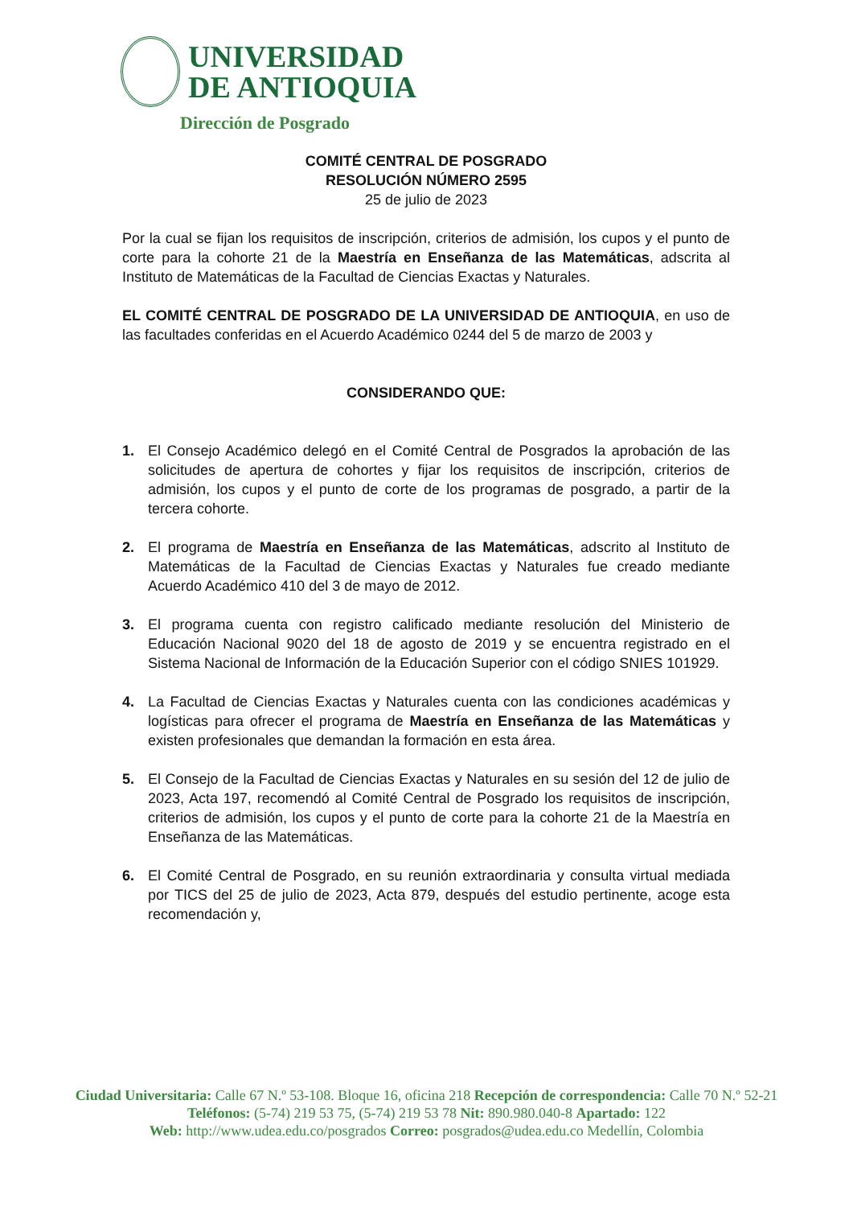UNIVERSIDAD
DE ANTIOQUIA
Dirección de Posgrado
COMITÉ CENTRAL DE POSGRADO
RESOLUCIÓN NÚMERO 2595
25 de julio de 2023
Por la cual se fijan los requisitos de inscripción, criterios de admisión, los cupos y el punto de corte para la cohorte 21 de la Maestría en Enseñanza de las Matemáticas, adscrita al Instituto de Matemáticas de la Facultad de Ciencias Exactas y Naturales.
EL COMITÉ CENTRAL DE POSGRADO DE LA UNIVERSIDAD DE ANTIOQUIA, en uso de las facultades conferidas en el Acuerdo Académico 0244 del 5 de marzo de 2003 y
CONSIDERANDO QUE:
1. El Consejo Académico delegó en el Comité Central de Posgrados la aprobación de las solicitudes de apertura de cohortes y fijar los requisitos de inscripción, criterios de admisión, los cupos y el punto de corte de los programas de posgrado, a partir de la tercera cohorte.
2. El programa de Maestría en Enseñanza de las Matemáticas, adscrito al Instituto de Matemáticas de la Facultad de Ciencias Exactas y Naturales fue creado mediante Acuerdo Académico 410 del 3 de mayo de 2012.
3. El programa cuenta con registro calificado mediante resolución del Ministerio de Educación Nacional 9020 del 18 de agosto de 2019 y se encuentra registrado en el Sistema Nacional de Información de la Educación Superior con el código SNIES 101929.
4. La Facultad de Ciencias Exactas y Naturales cuenta con las condiciones académicas y logísticas para ofrecer el programa de Maestría en Enseñanza de las Matemáticas y existen profesionales que demandan la formación en esta área.
5. El Consejo de la Facultad de Ciencias Exactas y Naturales en su sesión del 12 de julio de 2023, Acta 197, recomendó al Comité Central de Posgrado los requisitos de inscripción, criterios de admisión, los cupos y el punto de corte para la cohorte 21 de la Maestría en Enseñanza de las Matemáticas.
6. El Comité Central de Posgrado, en su reunión extraordinaria y consulta virtual mediada por TICS del 25 de julio de 2023, Acta 879, después del estudio pertinente, acoge esta recomendación y,
Ciudad Universitaria: Calle 67 N.º 53-108. Bloque 16, oficina 218 Recepción de correspondencia: Calle 70 N.º 52-21
Teléfonos: (5-74) 219 53 75, (5-74) 219 53 78 Nit: 890.980.040-8 Apartado: 122
Web: http://www.udea.edu.co/posgrados Correo: posgrados@udea.edu.co Medellín, Colombia